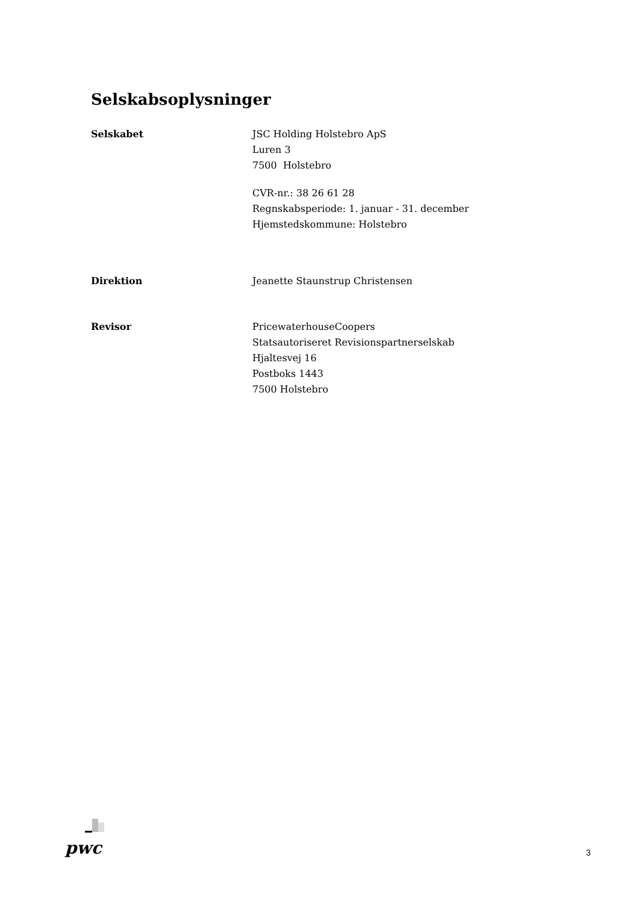Selskabsoplysninger
Selskabet JSC Holding Holstebro ApS
Luren 3
7500 Holstebro
CVR-nr.: 38 26 61 28
Regnskabsperiode: 1. januar - 31. december
Hjemstedskommune: Holstebro
Direktion Jeanette Staunstrup Christensen
Revisor PricewaterhouseCoopers
Statsautoriseret Revisionspartnerselskab
Hjaltesvej 16
Postboks 1443
7500 Holstebro
pwc 3